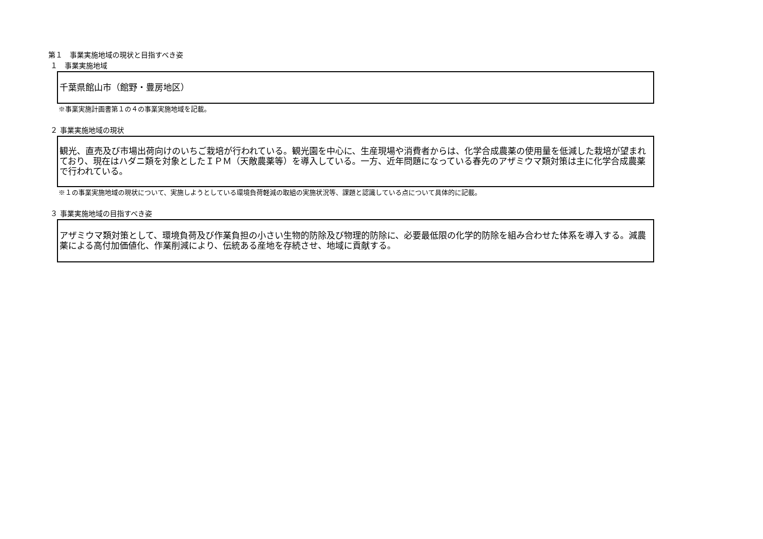第１　事業実施地域の現状と目指すべき姿
１　事業実施地域
千葉県館山市（館野・豊房地区）
※事業実施計画書第１の４の事業実施地域を記載。
２ 事業実施地域の現状
観光、直売及び市場出荷向けのいちご栽培が行われている。観光園を中心に、生産現場や消費者からは、化学合成農薬の使用量を低減した栽培が望まれており、現在はハダニ類を対象としたＩＰＭ（天敵農薬等）を導入している。一方、近年問題になっている春先のアザミウマ類対策は主に化学合成農薬で行われている。
※１の事業実施地域の現状について、実施しようとしている環境負荷軽減の取組の実施状況等、課題と認識している点について具体的に記載。
３ 事業実施地域の目指すべき姿
アザミウマ類対策として、環境負荷及び作業負担の小さい生物的防除及び物理的防除に、必要最低限の化学的防除を組み合わせた体系を導入する。減農薬による高付加価値化、作業削減により、伝統ある産地を存続させ、地域に貢献する。